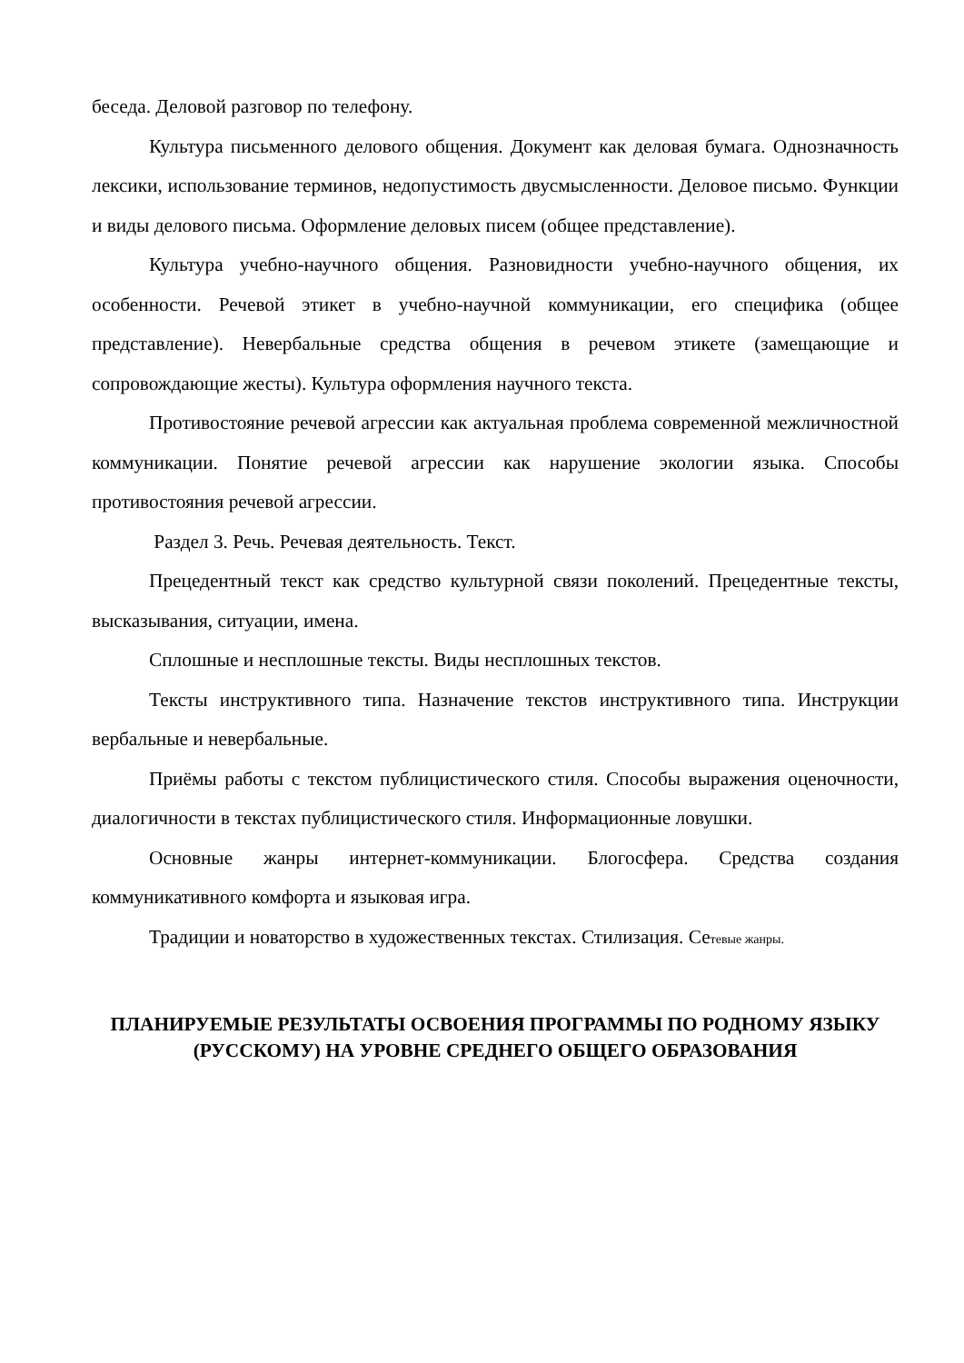беседа. Деловой разговор по телефону.
Культура письменного делового общения. Документ как деловая бумага. Однозначность лексики, использование терминов, недопустимость двусмысленности. Деловое письмо. Функции и виды делового письма. Оформление деловых писем (общее представление).
Культура учебно-научного общения. Разновидности учебно-научного общения, их особенности. Речевой этикет в учебно-научной коммуникации, его специфика (общее представление). Невербальные средства общения в речевом этикете (замещающие и сопровождающие жесты). Культура оформления научного текста.
Противостояние речевой агрессии как актуальная проблема современной межличностной коммуникации. Понятие речевой агрессии как нарушение экологии языка. Способы противостояния речевой агрессии.
Раздел 3. Речь. Речевая деятельность. Текст.
Прецедентный текст как средство культурной связи поколений. Прецедентные тексты, высказывания, ситуации, имена.
Сплошные и несплошные тексты. Виды несплошных текстов.
Тексты инструктивного типа. Назначение текстов инструктивного типа. Инструкции вербальные и невербальные.
Приёмы работы с текстом публицистического стиля. Способы выражения оценочности, диалогичности в текстах публицистического стиля. Информационные ловушки.
Основные жанры интернет-коммуникации. Блогосфера. Средства создания коммуникативного комфорта и языковая игра.
Традиции и новаторство в художественных текстах. Стилизация. Сетевые жанры.
ПЛАНИРУЕМЫЕ РЕЗУЛЬТАТЫ ОСВОЕНИЯ ПРОГРАММЫ ПО РОДНОМУ ЯЗЫКУ (РУССКОМУ) НА УРОВНЕ СРЕДНЕГО ОБЩЕГО ОБРАЗОВАНИЯ